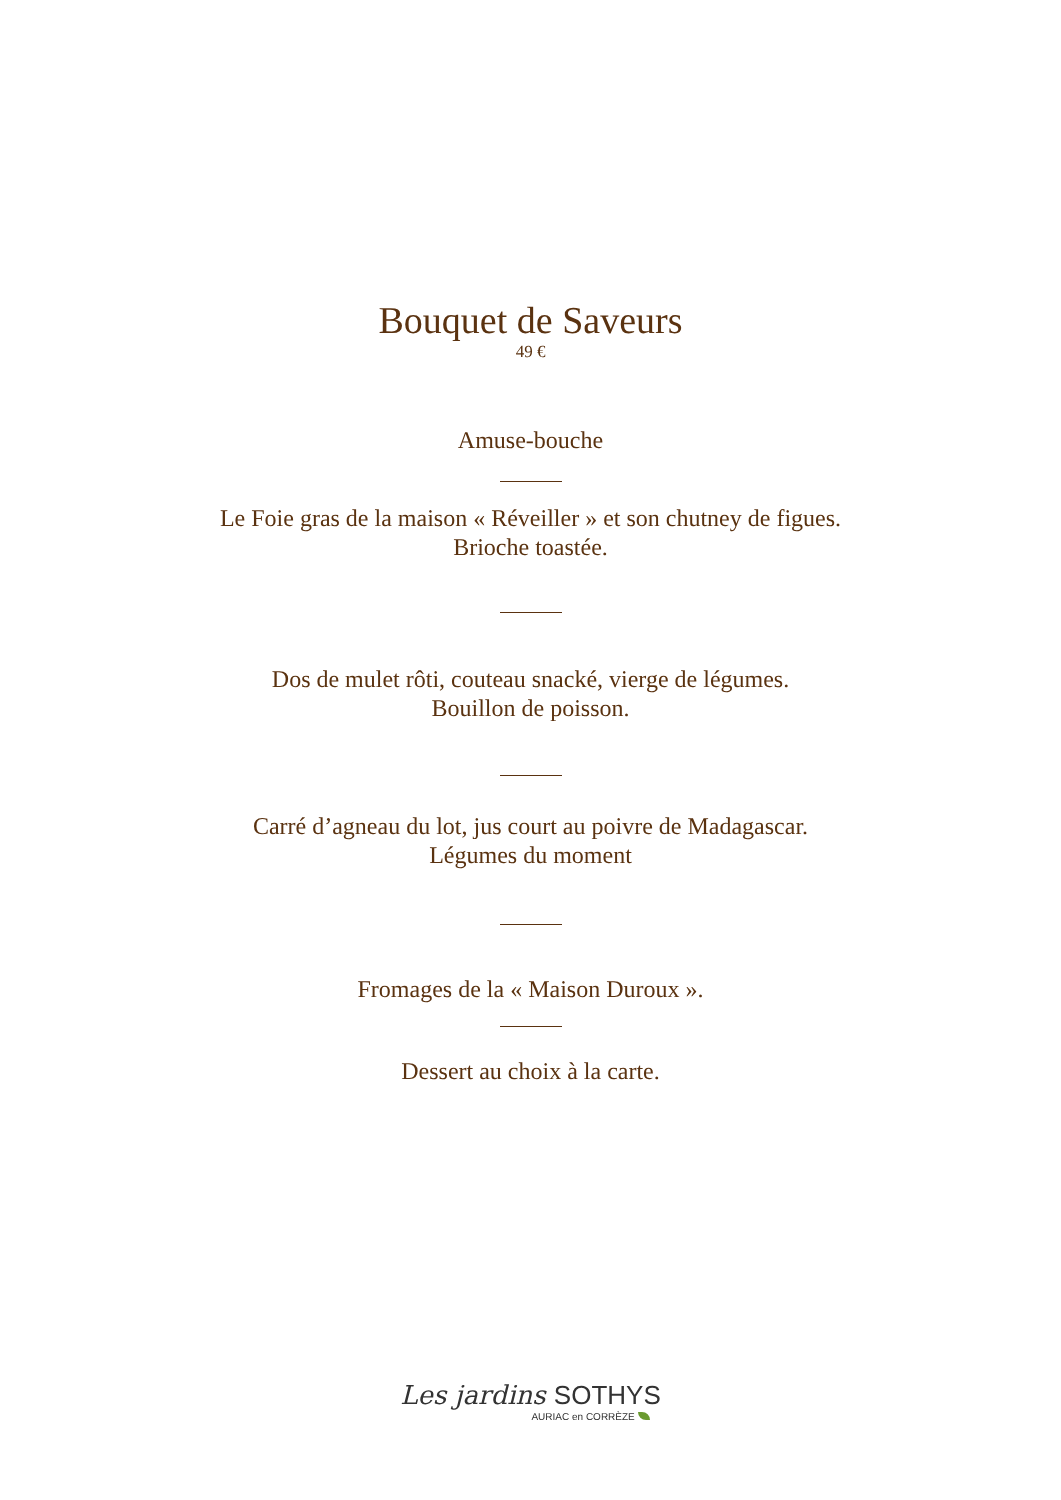Bouquet de Saveurs
49 €
Amuse-bouche
Le Foie gras de la maison « Réveiller » et son chutney de figues.
Brioche toastée.
Dos de mulet rôti, couteau snacké, vierge de légumes.
Bouillon de poisson.
Carré d’agneau du lot, jus court au poivre de Madagascar.
Légumes du moment
Fromages de la « Maison Duroux ».
Dessert au choix à la carte.
Les jardins SOTHYS
AURIAC en CORRÈZE